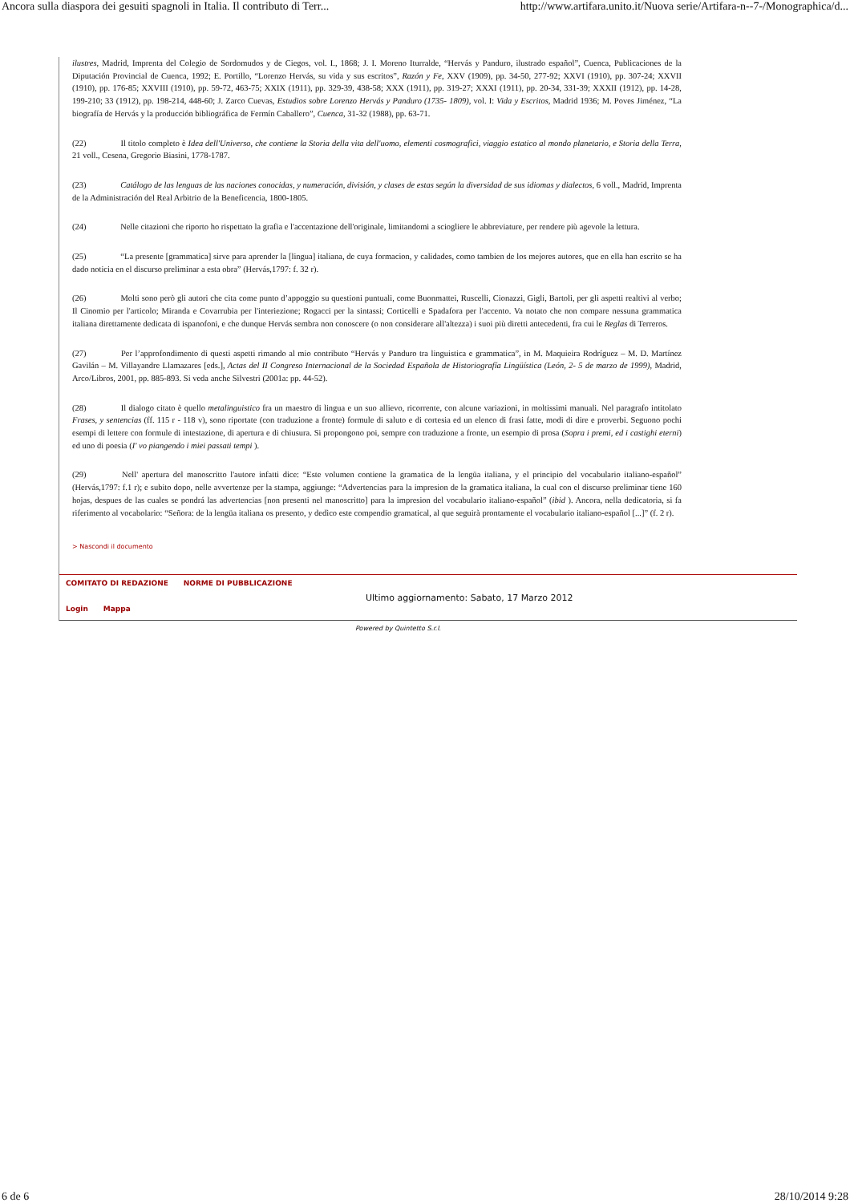Ancora sulla diaspora dei gesuiti spagnoli in Italia. Il contributo di Terr... http://www.artifara.unito.it/Nuova serie/Artifara-n--7-/Monographica/d...
ilustres, Madrid, Imprenta del Colegio de Sordomudos y de Ciegos, vol. I., 1868; J. I. Moreno Iturralde, “Hervás y Panduro, ilustrado español”, Cuenca, Publicaciones de la Diputación Provincial de Cuenca, 1992; E. Portillo, “Lorenzo Hervás, su vida y sus escritos”, Razón y Fe, XXV (1909), pp. 34-50, 277-92; XXVI (1910), pp. 307-24; XXVII (1910), pp. 176-85; XXVIII (1910), pp. 59-72, 463-75; XXIX (1911), pp. 329-39, 438-58; XXX (1911), pp. 319-27; XXXI (1911), pp. 20-34, 331-39; XXXII (1912), pp. 14-28, 199-210; 33 (1912), pp. 198-214, 448-60; J. Zarco Cuevas, Estudios sobre Lorenzo Hervás y Panduro (1735- 1809), vol. I: Vida y Escritos, Madrid 1936; M. Poves Jiménez, “La biografía de Hervás y la producción bibliográfica de Fermín Caballero”, Cuenca, 31-32 (1988), pp. 63-71.
(22) Il titolo completo è Idea dell'Universo, che contiene la Storia della vita dell'uomo, elementi cosmografici, viaggio estatico al mondo planetario, e Storia della Terra, 21 voll., Cesena, Gregorio Biasini, 1778-1787.
(23) Catálogo de las lenguas de las naciones conocidas, y numeración, división, y clases de estas según la diversidad de sus idiomas y dialectos, 6 voll., Madrid, Imprenta de la Administración del Real Arbitrio de la Beneficencia, 1800-1805.
(24) Nelle citazioni che riporto ho rispettato la grafia e l'accentazione dell'originale, limitandomi a sciogliere le abbreviature, per rendere più agevole la lettura.
(25) “La presente [grammatica] sirve para aprender la [lingua] italiana, de cuya formacion, y calidades, como tambien de los mejores autores, que en ella han escrito se ha dado noticia en el discurso preliminar a esta obra” (Hervás,1797: f. 32 r).
(26) Molti sono però gli autori che cita come punto d’appoggio su questioni puntuali, come Buonmattei, Ruscelli, Cionazzi, Gigli, Bartoli, per gli aspetti realtivi al verbo; Il Cinomio per l'articolo; Miranda e Covarrubia per l'interiezione; Rogacci per la sintassi; Corticelli e Spadafora per l'accento. Va notato che non compare nessuna grammatica italiana direttamente dedicata di ispanofoni, e che dunque Hervás sembra non conoscere (o non considerare all'altezza) i suoi più diretti antecedenti, fra cui le Reglas di Terreros.
(27) Per l’approfondimento di questi aspetti rimando al mio contributo “Hervás y Panduro tra linguistica e grammatica”, in M. Maquieira Rodríguez – M. D. Martínez Gavilán – M. Villayandre Llamazares [eds.], Actas del II Congreso Internacional de la Sociedad Española de Historiografía Lingüística (León, 2- 5 de marzo de 1999), Madrid, Arco/Libros, 2001, pp. 885-893. Si veda anche Silvestri (2001a: pp. 44-52).
(28) Il dialogo citato è quello metalinguistico fra un maestro di lingua e un suo allievo, ricorrente, con alcune variazioni, in moltissimi manuali. Nel paragrafo intitolato Frases, y sentencias (ff. 115 r - 118 v), sono riportate (con traduzione a fronte) formule di saluto e di cortesia ed un elenco di frasi fatte, modi di dire e proverbi. Seguono pochi esempi di lettere con formule di intestazione, di apertura e di chiusura. Si propongono poi, sempre con traduzione a fronte, un esempio di prosa (Sopra i premi, ed i castighi eterni) ed uno di poesia (I' vo piangendo i miei passati tempi ).
(29) Nell' apertura del manoscritto l'autore infatti dice: “Este volumen contiene la gramatica de la lengüa italiana, y el principio del vocabulario italiano-español” (Hervás,1797: f.1 r); e subito dopo, nelle avvertenze per la stampa, aggiunge: “Advertencias para la impresion de la gramatica italiana, la cual con el discurso preliminar tiene 160 hojas, despues de las cuales se pondrá las advertencias [non presenti nel manoscritto] para la impresion del vocabulario italiano-español” (ibid ). Ancora, nella dedicatoria, si fa riferimento al vocabolario: “Señora: de la lengüa italiana os presento, y dedìco este compendio gramatical, al que seguirà prontamente el vocabulario italiano-español [...]” (f. 2 r).
> Nascondi il documento
COMITATO DI REDAZIONE NORME DI PUBBLICAZIONE
Ultimo aggiornamento: Sabato, 17 Marzo 2012
Login Mappa
Powered by Quintetto S.r.l.
6 de 6 28/10/2014 9:28